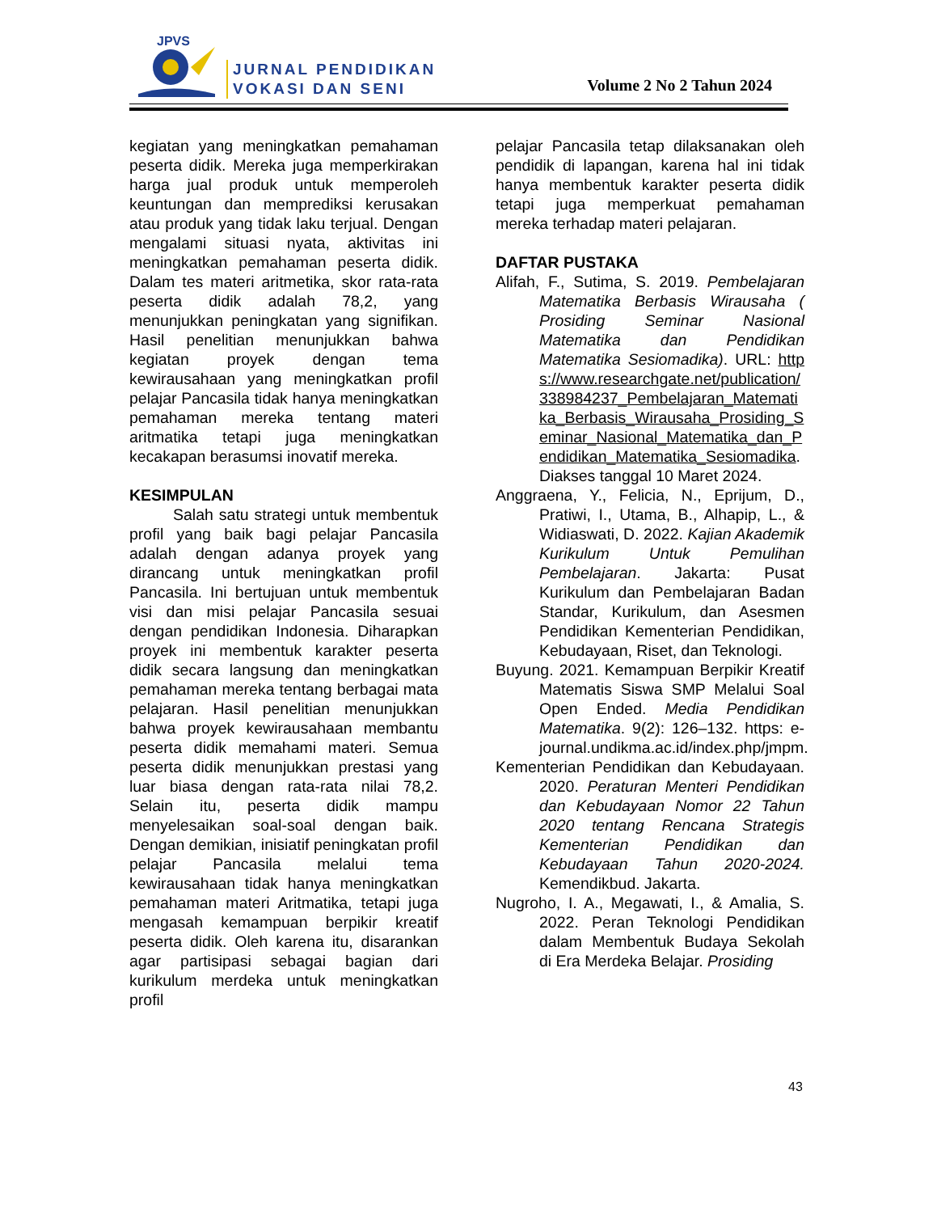JPVS
JURNAL PENDIDIKAN
VOKASI DAN SENI
Volume 2 No 2 Tahun 2024
kegiatan yang meningkatkan pemahaman peserta didik. Mereka juga memperkirakan harga jual produk untuk memperoleh keuntungan dan memprediksi kerusakan atau produk yang tidak laku terjual. Dengan mengalami situasi nyata, aktivitas ini meningkatkan pemahaman peserta didik. Dalam tes materi aritmetika, skor rata-rata peserta didik adalah 78,2, yang menunjukkan peningkatan yang signifikan. Hasil penelitian menunjukkan bahwa kegiatan proyek dengan tema kewirausahaan yang meningkatkan profil pelajar Pancasila tidak hanya meningkatkan pemahaman mereka tentang materi aritmatika tetapi juga meningkatkan kecakapan berasumsi inovatif mereka.
KESIMPULAN
Salah satu strategi untuk membentuk profil yang baik bagi pelajar Pancasila adalah dengan adanya proyek yang dirancang untuk meningkatkan profil Pancasila. Ini bertujuan untuk membentuk visi dan misi pelajar Pancasila sesuai dengan pendidikan Indonesia. Diharapkan proyek ini membentuk karakter peserta didik secara langsung dan meningkatkan pemahaman mereka tentang berbagai mata pelajaran. Hasil penelitian menunjukkan bahwa proyek kewirausahaan membantu peserta didik memahami materi. Semua peserta didik menunjukkan prestasi yang luar biasa dengan rata-rata nilai 78,2. Selain itu, peserta didik mampu menyelesaikan soal-soal dengan baik. Dengan demikian, inisiatif peningkatan profil pelajar Pancasila melalui tema kewirausahaan tidak hanya meningkatkan pemahaman materi Aritmatika, tetapi juga mengasah kemampuan berpikir kreatif peserta didik. Oleh karena itu, disarankan agar partisipasi sebagai bagian dari kurikulum merdeka untuk meningkatkan profil
pelajar Pancasila tetap dilaksanakan oleh pendidik di lapangan, karena hal ini tidak hanya membentuk karakter peserta didik tetapi juga memperkuat pemahaman mereka terhadap materi pelajaran.
DAFTAR PUSTAKA
Alifah, F., Sutima, S. 2019. Pembelajaran Matematika Berbasis Wirausaha ( Prosiding Seminar Nasional Matematika dan Pendidikan Matematika Sesiomadika). URL: https://www.researchgate.net/publication/338984237_Pembelajaran_Matematika_Berbasis_Wirausaha_Prosiding_Seminar_Nasional_Matematika_dan_Pendidikan_Matematika_Sesiomadika. Diakses tanggal 10 Maret 2024.
Anggraena, Y., Felicia, N., Eprijum, D., Pratiwi, I., Utama, B., Alhapip, L., & Widiaswati, D. 2022. Kajian Akademik Kurikulum Untuk Pemulihan Pembelajaran. Jakarta: Pusat Kurikulum dan Pembelajaran Badan Standar, Kurikulum, dan Asesmen Pendidikan Kementerian Pendidikan, Kebudayaan, Riset, dan Teknologi.
Buyung. 2021. Kemampuan Berpikir Kreatif Matematis Siswa SMP Melalui Soal Open Ended. Media Pendidikan Matematika. 9(2): 126–132. https: e-journal.undikma.ac.id/index.php/jmpm.
Kementerian Pendidikan dan Kebudayaan. 2020. Peraturan Menteri Pendidikan dan Kebudayaan Nomor 22 Tahun 2020 tentang Rencana Strategis Kementerian Pendidikan dan Kebudayaan Tahun 2020-2024. Kemendikbud. Jakarta.
Nugroho, I. A., Megawati, I., & Amalia, S. 2022. Peran Teknologi Pendidikan dalam Membentuk Budaya Sekolah di Era Merdeka Belajar. Prosiding
43